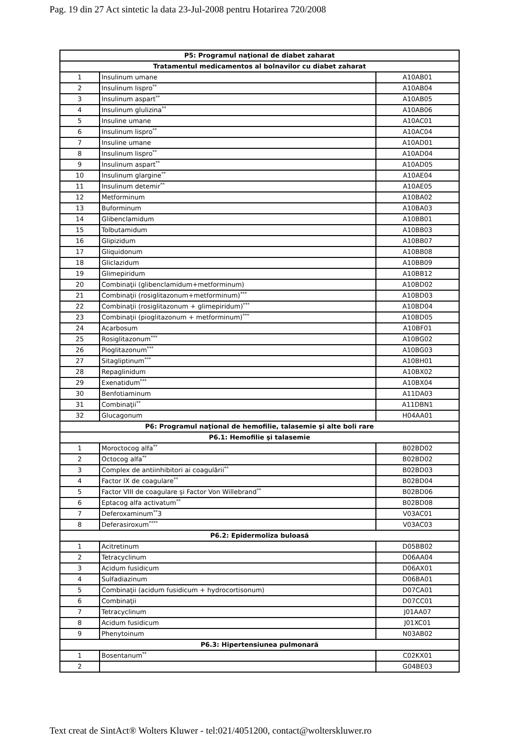Pag. 19 din 27 Act sintetic la data 23-Jul-2008 pentru Hotarirea 720/2008
| P5: Programul naţional de diabet zaharat | | |
| Tratamentul medicamentos al bolnavilor cu diabet zaharat | | |
| 1 | Insulinum umane | A10AB01 |
| 2 | Insulinum lispro<sup>**</sup> | A10AB04 |
| 3 | Insulinum aspart<sup>**</sup> | A10AB05 |
| 4 | Insulinum glulizina<sup>**</sup> | A10AB06 |
| 5 | Insuline umane | A10AC01 |
| 6 | Insulinum lispro<sup>**</sup> | A10AC04 |
| 7 | Insuline umane | A10AD01 |
| 8 | Insulinum lispro<sup>**</sup> | A10AD04 |
| 9 | Insulinum aspart<sup>**</sup> | A10AD05 |
| 10 | Insulinum glargine<sup>**</sup> | A10AE04 |
| 11 | Insulinum detemir<sup>**</sup> | A10AE05 |
| 12 | Metforminum | A10BA02 |
| 13 | Buforminum | A10BA03 |
| 14 | Glibenclamidum | A10BB01 |
| 15 | Tolbutamidum | A10BB03 |
| 16 | Glipizidum | A10BB07 |
| 17 | Gliquidonum | A10BB08 |
| 18 | Gliclazidum | A10BB09 |
| 19 | Glimepiridum | A10BB12 |
| 20 | Combinaţii (glibenclamidum+metforminum) | A10BD02 |
| 21 | Combinaţii (rosiglitazonum+metforminum)<sup>***</sup> | A10BD03 |
| 22 | Combinaţii (rosiglitazonum + glimepiridum)<sup>***</sup> | A10BD04 |
| 23 | Combinaţii (pioglitazonum + metforminum)<sup>***</sup> | A10BD05 |
| 24 | Acarbosum | A10BF01 |
| 25 | Rosiglitazonum<sup>***</sup> | A10BG02 |
| 26 | Pioglitazonum<sup>***</sup> | A10BG03 |
| 27 | Sitagliptinum<sup>***</sup> | A10BH01 |
| 28 | Repaglinidum | A10BX02 |
| 29 | Exenatidum<sup>***</sup> | A10BX04 |
| 30 | Benfotiaminum | A11DA03 |
| 31 | Combinaţii<sup>**</sup> | A11DBN1 |
| 32 | Glucagonum | H04AA01 |
| P6: Programul naţional de hemofilie, talasemie şi alte boli rare | | |
| P6.1: Hemofilie şi talasemie | | |
| 1 | Moroctocog alfa<sup>**</sup> | B02BD02 |
| 2 | Octocog alfa<sup>**</sup> | B02BD02 |
| 3 | Complex de antiinhibitori ai coagulării<sup>**</sup> | B02BD03 |
| 4 | Factor IX de coagulare<sup>**</sup> | B02BD04 |
| 5 | Factor VIII de coagulare şi Factor Von Willebrand<sup>**</sup> | B02BD06 |
| 6 | Eptacog alfa activatum<sup>**</sup> | B02BD08 |
| 7 | Deferoxaminum<sup>**</sup>3 | V03AC01 |
| 8 | Deferasiroxum<sup>****</sup> | V03AC03 |
| P6.2: Epidermoliza buloasă | | |
| 1 | Acitretinum | D05BB02 |
| 2 | Tetracyclinum | D06AA04 |
| 3 | Acidum fusidicum | D06AX01 |
| 4 | Sulfadiazinum | D06BA01 |
| 5 | Combinaţii (acidum fusidicum + hydrocortisonum) | D07CA01 |
| 6 | Combinaţii | D07CC01 |
| 7 | Tetracyclinum | J01AA07 |
| 8 | Acidum fusidicum | J01XC01 |
| 9 | Phenytoinum | N03AB02 |
| P6.3: Hipertensiunea pulmonară | | |
| 1 | Bosentanum<sup>**</sup> | C02KX01 |
| 2 | | G04BE03 |
Text creat de SintAct® Wolters Kluwer - tel:021/4051200, contact@wolterskluwer.ro